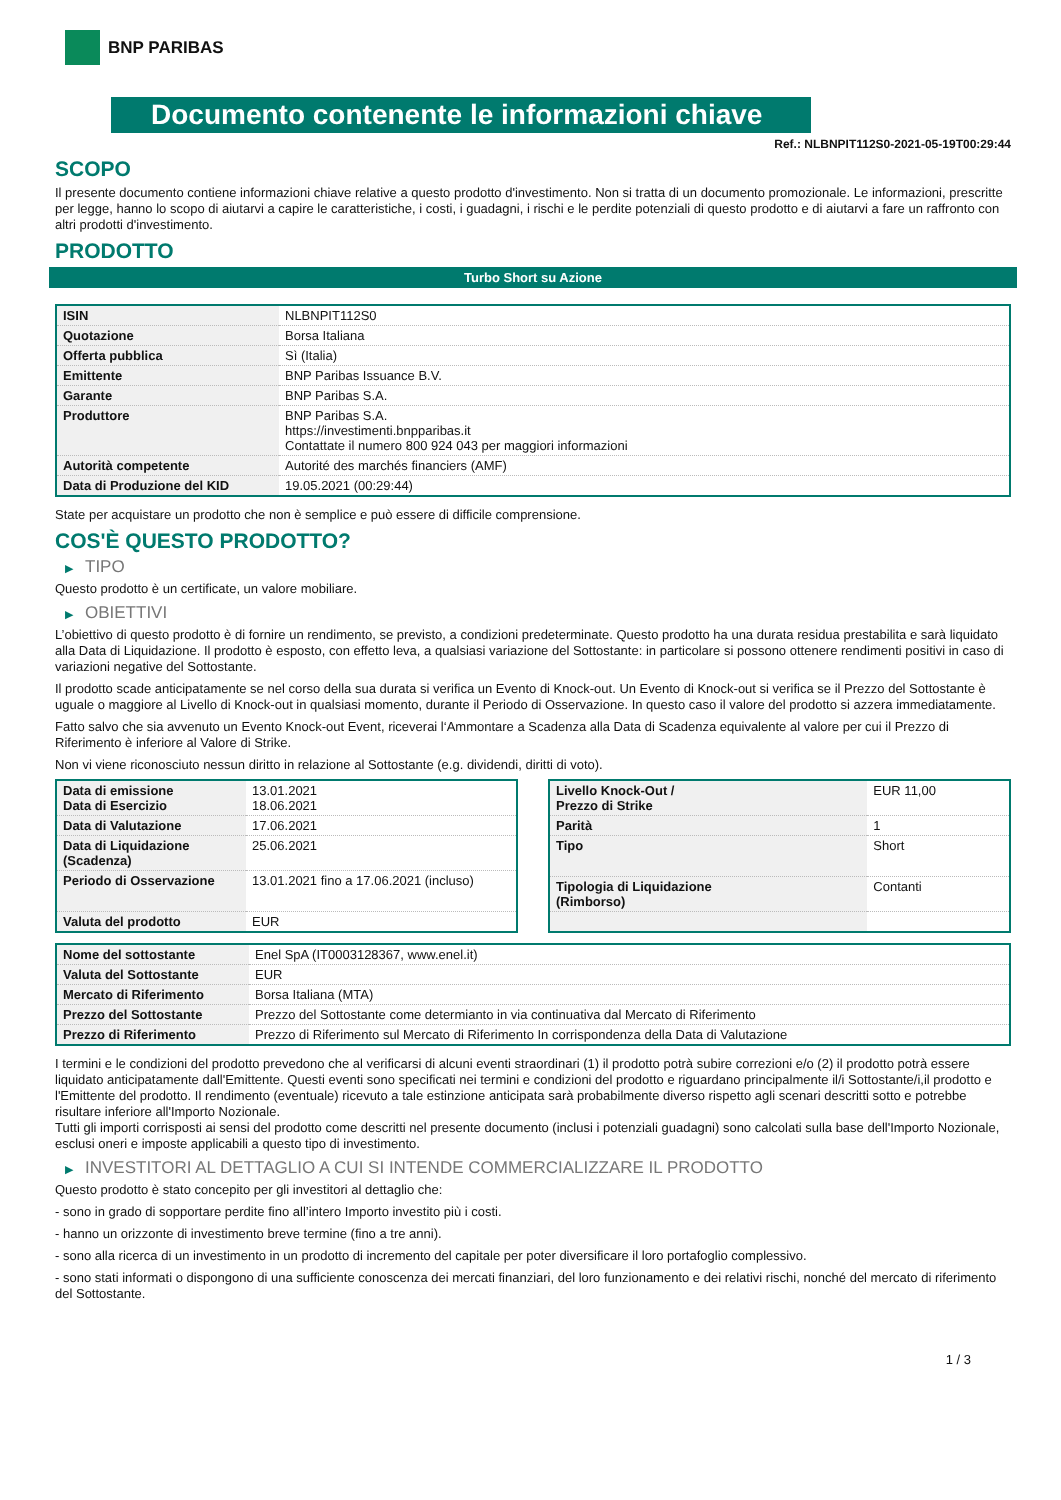BNP PARIBAS
Documento contenente le informazioni chiave
Ref.: NLBNPIT112S0-2021-05-19T00:29:44
SCOPO
Il presente documento contiene informazioni chiave relative a questo prodotto d'investimento. Non si tratta di un documento promozionale. Le informazioni, prescritte per legge, hanno lo scopo di aiutarvi a capire le caratteristiche, i costi, i guadagni, i rischi e le perdite potenziali di questo prodotto e di aiutarvi a fare un raffronto con altri prodotti d'investimento.
PRODOTTO
Turbo Short su Azione
| ISIN | NLBNPIT112S0 |
| Quotazione | Borsa Italiana |
| Offerta pubblica | Sì (Italia) |
| Emittente | BNP Paribas Issuance B.V. |
| Garante | BNP Paribas S.A. |
| Produttore | BNP Paribas S.A. https://investimenti.bnpparibas.it Contattate il numero 800 924 043 per maggiori informazioni |
| Autorità competente | Autorité des marchés financiers (AMF) |
| Data di Produzione del KID | 19.05.2021 (00:29:44) |
State per acquistare un prodotto che non è semplice e può essere di difficile comprensione.
COS'È QUESTO PRODOTTO?
▶ TIPO
Questo prodotto è un certificate, un valore mobiliare.
▶ OBIETTIVI
L’obiettivo di questo prodotto è di fornire un rendimento, se previsto, a condizioni predeterminate. Questo prodotto ha una durata residua prestabilita e sarà liquidato alla Data di Liquidazione. Il prodotto è esposto, con effetto leva, a qualsiasi variazione del Sottostante: in particolare si possono ottenere rendimenti positivi in caso di variazioni negative del Sottostante.
Il prodotto scade anticipatamente se nel corso della sua durata si verifica un Evento di Knock-out. Un Evento di Knock-out si verifica se il Prezzo del Sottostante è uguale o maggiore al Livello di Knock-out in qualsiasi momento, durante il Periodo di Osservazione. In questo caso il valore del prodotto si azzera immediatamente.
Fatto salvo che sia avvenuto un Evento Knock-out Event, riceverai l‘Ammontare a Scadenza alla Data di Scadenza equivalente al valore per cui il Prezzo di Riferimento è inferiore al Valore di Strike.
Non vi viene riconosciuto nessun diritto in relazione al Sottostante (e.g. dividendi, diritti di voto).
| Data di emissione Data di Esercizio | 13.01.2021 18.06.2021 |
| Data di Valutazione | 17.06.2021 |
| Data di Liquidazione (Scadenza) | 25.06.2021 |
| Periodo di Osservazione | 13.01.2021 fino a 17.06.2021 (incluso) |
| Valuta del prodotto | EUR |
| Livello Knock-Out / Prezzo di Strike | EUR 11,00 |
| Parità | 1 |
| Tipo | Short |
| Tipologia di Liquidazione (Rimborso) | Contanti |
| Nome del sottostante | Enel SpA (IT0003128367, www.enel.it) |
| Valuta del Sottostante | EUR |
| Mercato di Riferimento | Borsa Italiana (MTA) |
| Prezzo del Sottostante | Prezzo del Sottostante come determianto in via continuativa dal Mercato di Riferimento |
| Prezzo di Riferimento | Prezzo di Riferimento sul Mercato di Riferimento In corrispondenza della Data di Valutazione |
I termini e le condizioni del prodotto prevedono che al verificarsi di alcuni eventi straordinari (1) il prodotto potrà subire correzioni e/o (2) il prodotto potrà essere liquidato anticipatamente dall'Emittente. Questi eventi sono specificati nei termini e condizioni del prodotto e riguardano principalmente il/i Sottostante/i,il prodotto e l'Emittente del prodotto. Il rendimento (eventuale) ricevuto a tale estinzione anticipata sarà probabilmente diverso rispetto agli scenari descritti sotto e potrebbe risultare inferiore all'Importo Nozionale.
Tutti gli importi corrisposti ai sensi del prodotto come descritti nel presente documento (inclusi i potenziali guadagni) sono calcolati sulla base dell'Importo Nozionale, esclusi oneri e imposte applicabili a questo tipo di investimento.
▶ INVESTITORI AL DETTAGLIO A CUI SI INTENDE COMMERCIALIZZARE IL PRODOTTO
Questo prodotto è stato concepito per gli investitori al dettaglio che:
- sono in grado di sopportare perdite fino all’intero Importo investito più i costi.
- hanno un orizzonte di investimento breve termine (fino a tre anni).
- sono alla ricerca di un investimento in un prodotto di incremento del capitale per poter diversificare il loro portafoglio complessivo.
- sono stati informati o dispongono di una sufficiente conoscenza dei mercati finanziari, del loro funzionamento e dei relativi rischi, nonché del mercato di riferimento del Sottostante.
1 / 3